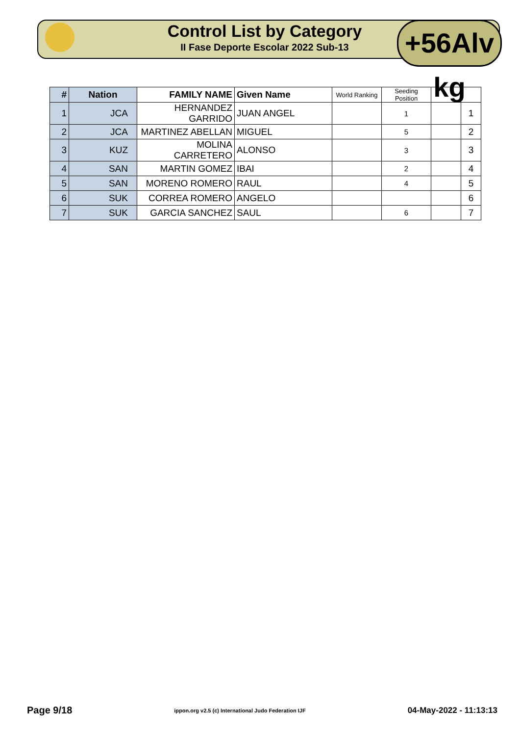Control List by Category
II Fase Deporte Escolar 2022 Sub-13
+56Alv kg
| # | Nation | FAMILY NAME | Given Name | World Ranking | Seeding Position | | |
| --- | --- | --- | --- | --- | --- | --- | --- |
| 1 | JCA | HERNANDEZ GARRIDO | JUAN ANGEL | | 1 | | 1 |
| 2 | JCA | MARTINEZ ABELLAN | MIGUEL | | 5 | | 2 |
| 3 | KUZ | MOLINA CARRETERO | ALONSO | | 3 | | 3 |
| 4 | SAN | MARTIN GOMEZ | IBAI | | 2 | | 4 |
| 5 | SAN | MORENO ROMERO | RAUL | | 4 | | 5 |
| 6 | SUK | CORREA ROMERO | ANGELO | | | | 6 |
| 7 | SUK | GARCIA SANCHEZ | SAUL | | 6 | | 7 |
Page 9/18 ippon.org v2.5 (c) International Judo Federation IJF 04-May-2022 - 11:13:13